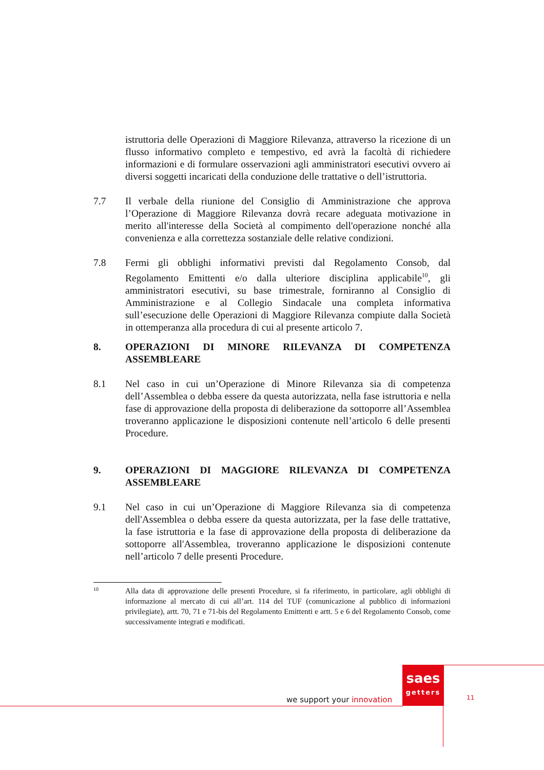istruttoria delle Operazioni di Maggiore Rilevanza, attraverso la ricezione di un flusso informativo completo e tempestivo, ed avrà la facoltà di richiedere informazioni e di formulare osservazioni agli amministratori esecutivi ovvero ai diversi soggetti incaricati della conduzione delle trattative o dell’istruttoria.
7.7 Il verbale della riunione del Consiglio di Amministrazione che approva l’Operazione di Maggiore Rilevanza dovrà recare adeguata motivazione in merito all'interesse della Società al compimento dell'operazione nonché alla convenienza e alla correttezza sostanziale delle relative condizioni.
7.8 Fermi gli obblighi informativi previsti dal Regolamento Consob, dal Regolamento Emittenti e/o dalla ulteriore disciplina applicabile<sup>10</sup>, gli amministratori esecutivi, su base trimestrale, forniranno al Consiglio di Amministrazione e al Collegio Sindacale una completa informativa sull’esecuzione delle Operazioni di Maggiore Rilevanza compiute dalla Società in ottemperanza alla procedura di cui al presente articolo 7.
8. OPERAZIONI DI MINORE RILEVANZA DI COMPETENZA ASSEMBLEARE
8.1 Nel caso in cui un’Operazione di Minore Rilevanza sia di competenza dell’Assemblea o debba essere da questa autorizzata, nella fase istruttoria e nella fase di approvazione della proposta di deliberazione da sottoporre all’Assemblea troveranno applicazione le disposizioni contenute nell’articolo 6 delle presenti Procedure.
9. OPERAZIONI DI MAGGIORE RILEVANZA DI COMPETENZA ASSEMBLEARE
9.1 Nel caso in cui un’Operazione di Maggiore Rilevanza sia di competenza dell'Assemblea o debba essere da questa autorizzata, per la fase delle trattative, la fase istruttoria e la fase di approvazione della proposta di deliberazione da sottoporre all'Assemblea, troveranno applicazione le disposizioni contenute nell’articolo 7 delle presenti Procedure.
10
Alla data di approvazione delle presenti Procedure, si fa riferimento, in particolare, agli obblighi di informazione al mercato di cui all’art. 114 del TUF (comunicazione al pubblico di informazioni privilegiate), artt. 70, 71 e 71-bis del Regolamento Emittenti e artt. 5 e 6 del Regolamento Consob, come successivamente integrati e modificati.
saes
getters
we support your innovation 11